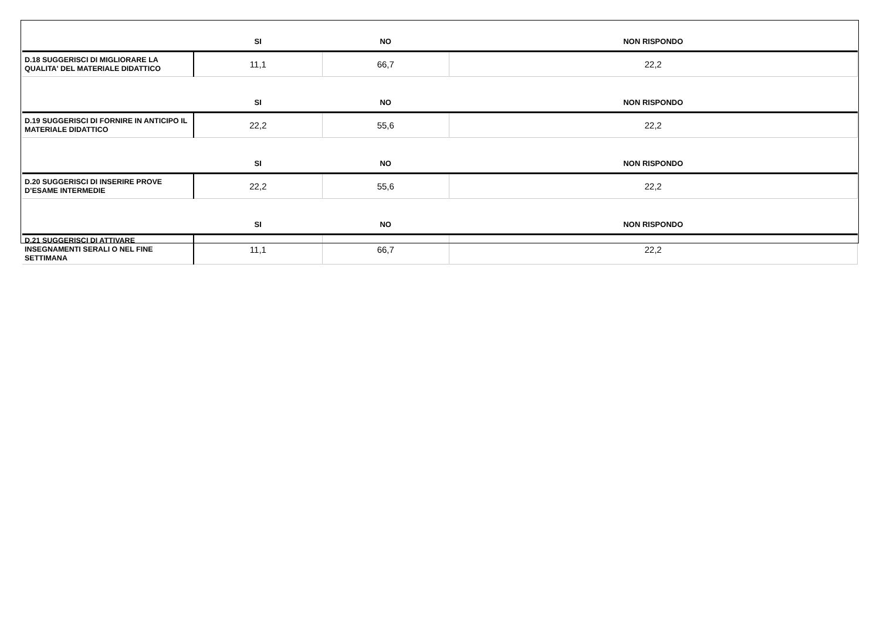| | SI | NO | NON RISPONDO |
| --- | --- | --- | --- |
| D.18 SUGGERISCI DI MIGLIORARE LA QUALITA' DEL MATERIALE DIDATTICO | 11,1 | 66,7 | 22,2 |
| | SI | NO | NON RISPONDO |
| D.19 SUGGERISCI DI FORNIRE IN ANTICIPO IL MATERIALE DIDATTICO | 22,2 | 55,6 | 22,2 |
| | SI | NO | NON RISPONDO |
| D.20 SUGGERISCI DI INSERIRE PROVE D’ESAME INTERMEDIE | 22,2 | 55,6 | 22,2 |
| | SI | NO | NON RISPONDO |
| D.21 SUGGERISCI DI ATTIVARE INSEGNAMENTI SERALI O NEL FINE SETTIMANA | 11,1 | 66,7 | 22,2 |